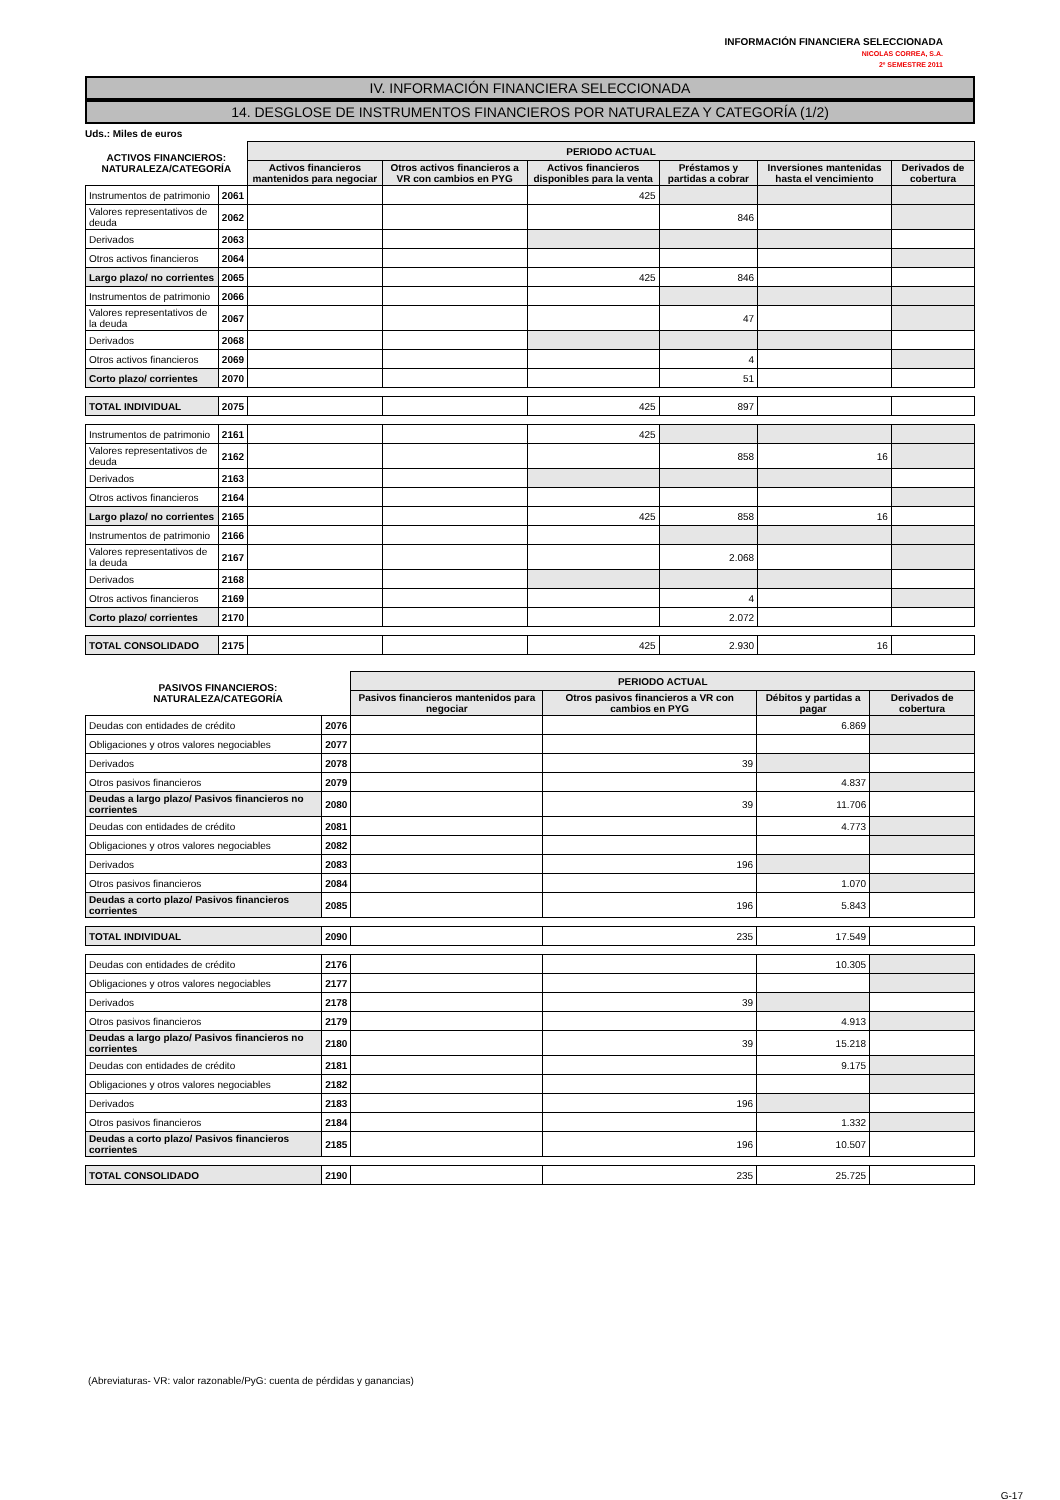INFORMACIÓN FINANCIERA SELECCIONADA
NICOLAS CORREA, S.A.
2º SEMESTRE 2011
IV. INFORMACIÓN FINANCIERA SELECCIONADA
14. DESGLOSE DE INSTRUMENTOS FINANCIEROS POR NATURALEZA Y CATEGORÍA (1/2)
Uds.: Miles de euros
| ACTIVOS FINANCIEROS: NATURALEZA/CATEGORÍA | | PERIODO ACTUAL | | | | | |
| --- | --- | --- | --- | --- | --- | --- | --- |
| | | Activos financieros mantenidos para negociar | Otros activos financieros a VR con cambios en PYG | Activos financieros disponibles para la venta | Préstamos y partidas a cobrar | Inversiones mantenidas hasta el vencimiento | Derivados de cobertura |
| Instrumentos de patrimonio | 2061 | | | 425 | | | |
| Valores representativos de deuda | 2062 | | | | 846 | | |
| Derivados | 2063 | | | | | | |
| Otros activos financieros | 2064 | | | | | | |
| Largo plazo/ no corrientes | 2065 | | | 425 | 846 | | |
| Instrumentos de patrimonio | 2066 | | | | | | |
| Valores representativos de la deuda | 2067 | | | | 47 | | |
| Derivados | 2068 | | | | | | |
| Otros activos financieros | 2069 | | | | 4 | | |
| Corto plazo/ corrientes | 2070 | | | | 51 | | |
| TOTAL INDIVIDUAL | 2075 | | | 425 | 897 | | |
| Instrumentos de patrimonio | 2161 | | | 425 | | | |
| Valores representativos de deuda | 2162 | | | | 858 | 16 | |
| Derivados | 2163 | | | | | | |
| Otros activos financieros | 2164 | | | | | | |
| Largo plazo/ no corrientes | 2165 | | | 425 | 858 | 16 | |
| Instrumentos de patrimonio | 2166 | | | | | | |
| Valores representativos de la deuda | 2167 | | | | 2.068 | | |
| Derivados | 2168 | | | | | | |
| Otros activos financieros | 2169 | | | | 4 | | |
| Corto plazo/ corrientes | 2170 | | | | 2.072 | | |
| TOTAL CONSOLIDADO | 2175 | | | 425 | 2.930 | 16 | |
| PASIVOS FINANCIEROS: NATURALEZA/CATEGORÍA | | PERIODO ACTUAL | | | |
| --- | --- | --- | --- | --- | --- |
| | | Pasivos financieros mantenidos para negociar | Otros pasivos financieros a VR con cambios en PYG | Débitos y partidas a pagar | Derivados de cobertura |
| Deudas con entidades de crédito | 2076 | | | 6.869 | |
| Obligaciones y otros valores negociables | 2077 | | | | |
| Derivados | 2078 | | 39 | | |
| Otros pasivos financieros | 2079 | | | 4.837 | |
| Deudas a largo plazo/ Pasivos financieros no corrientes | 2080 | | 39 | 11.706 | |
| Deudas con entidades de crédito | 2081 | | | 4.773 | |
| Obligaciones y otros valores negociables | 2082 | | | | |
| Derivados | 2083 | | 196 | | |
| Otros pasivos financieros | 2084 | | | 1.070 | |
| Deudas a corto plazo/ Pasivos financieros corrientes | 2085 | | 196 | 5.843 | |
| TOTAL INDIVIDUAL | 2090 | | 235 | 17.549 | |
| Deudas con entidades de crédito | 2176 | | | 10.305 | |
| Obligaciones y otros valores negociables | 2177 | | | | |
| Derivados | 2178 | | 39 | | |
| Otros pasivos financieros | 2179 | | | 4.913 | |
| Deudas a largo plazo/ Pasivos financieros no corrientes | 2180 | | 39 | 15.218 | |
| Deudas con entidades de crédito | 2181 | | | 9.175 | |
| Obligaciones y otros valores negociables | 2182 | | | | |
| Derivados | 2183 | | 196 | | |
| Otros pasivos financieros | 2184 | | | 1.332 | |
| Deudas a corto plazo/ Pasivos financieros corrientes | 2185 | | 196 | 10.507 | |
| TOTAL CONSOLIDADO | 2190 | | 235 | 25.725 | |
(Abreviaturas- VR: valor razonable/PyG: cuenta de pérdidas y ganancias)
G-17